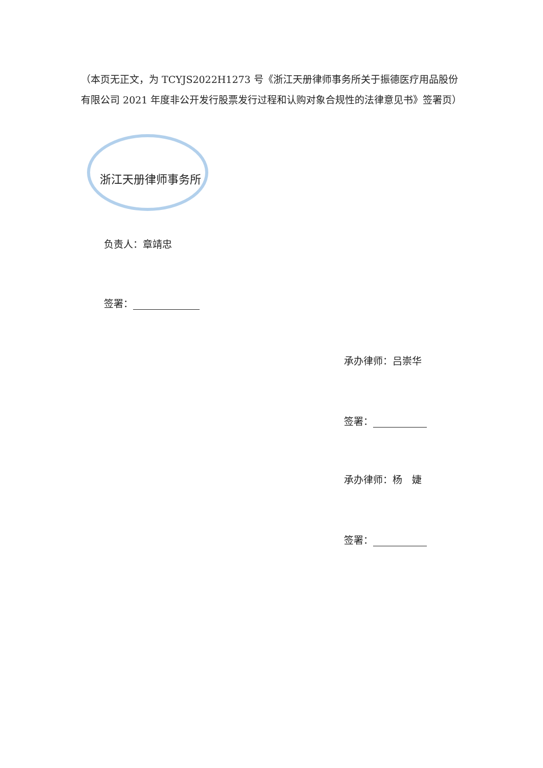（本页无正文，为 TCYJS2022H1273 号《浙江天册律师事务所关于振德医疗用品股份有限公司 2021 年度非公开发行股票发行过程和认购对象合规性的法律意见书》签署页）
浙江天册律师事务所
负责人：章靖忠
签署：
承办律师：吕崇华
签署：
承办律师：杨　婕
签署：